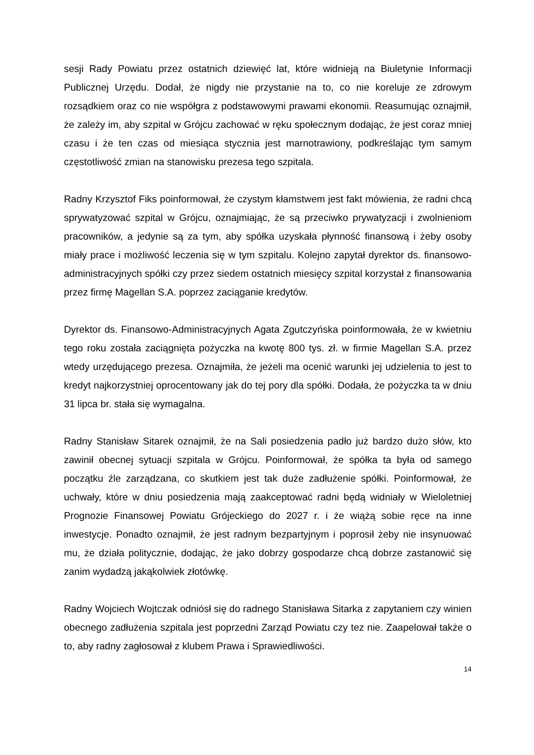sesji Rady Powiatu przez ostatnich dziewięć lat, które widnieją na Biuletynie Informacji Publicznej Urzędu. Dodał, że nigdy nie przystanie na to, co nie koreluje ze zdrowym rozsądkiem oraz co nie współgra z podstawowymi prawami ekonomii. Reasumując oznajmił, że zależy im, aby szpital w Grójcu zachować w ręku społecznym dodając, że jest coraz mniej czasu i że ten czas od miesiąca stycznia jest marnotrawiony, podkreślając tym samym częstotliwość zmian na stanowisku prezesa tego szpitala.
Radny Krzysztof Fiks poinformował, że czystym kłamstwem jest fakt mówienia, że radni chcą sprywatyzować szpital w Grójcu, oznajmiając, że są przeciwko prywatyzacji i zwolnieniom pracowników, a jedynie są za tym, aby spółka uzyskała płynność finansową i żeby osoby miały prace i możliwość leczenia się w tym szpitalu. Kolejno zapytał dyrektor ds. finansowo-administracyjnych spółki czy przez siedem ostatnich miesięcy szpital korzystał z finansowania przez firmę Magellan S.A. poprzez zaciąganie kredytów.
Dyrektor ds. Finansowo-Administracyjnych Agata Zgutczyńska poinformowała, że w kwietniu tego roku została zaciągnięta pożyczka na kwotę 800 tys. zł. w firmie Magellan S.A. przez wtedy urzędującego prezesa. Oznajmiła, że jeżeli ma ocenić warunki jej udzielenia to jest to kredyt najkorzystniej oprocentowany jak do tej pory dla spółki. Dodała, że pożyczka ta w dniu 31 lipca br. stała się wymagalna.
Radny Stanisław Sitarek oznajmił, że na Sali posiedzenia padło już bardzo dużo słów, kto zawinił obecnej sytuacji szpitala w Grójcu. Poinformował, że spółka ta była od samego początku źle zarządzana, co skutkiem jest tak duże zadłużenie spółki. Poinformował, że uchwały, które w dniu posiedzenia mają zaakceptować radni będą widniały w Wieloletniej Prognozie Finansowej Powiatu Grójeckiego do 2027 r. i że wiążą sobie ręce na inne inwestycje. Ponadto oznajmił, że jest radnym bezpartyjnym i poprosił żeby nie insynuować mu, że działa politycznie, dodając, że jako dobrzy gospodarze chcą dobrze zastanowić się zanim wydadzą jakąkolwiek złotówkę.
Radny Wojciech Wojtczak odniósł się do radnego Stanisława Sitarka z zapytaniem czy winien obecnego zadłużenia szpitala jest poprzedni Zarząd Powiatu czy tez nie. Zaapelował także o to, aby radny zagłosował z klubem Prawa i Sprawiedliwości.
14